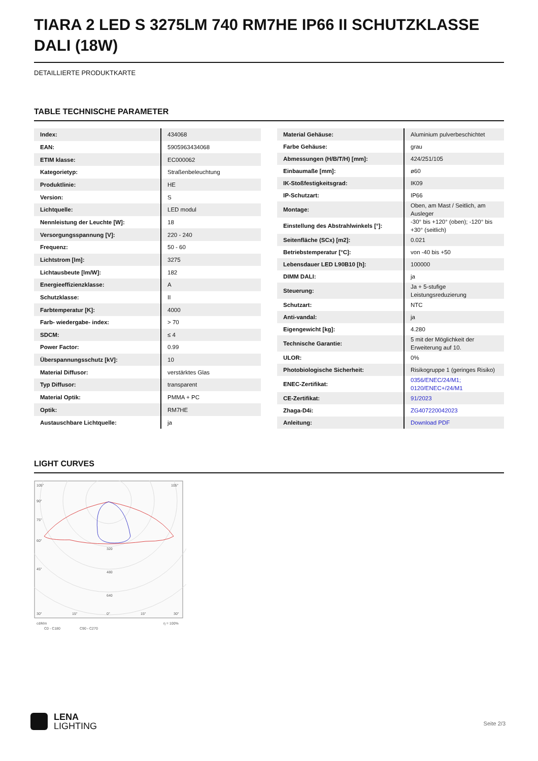TIARA 2 LED S 3275LM 740 RM7HE IP66 II SCHUTZKLASSE DALI (18W)
DETAILLIERTE PRODUKTKARTE
TABLE TECHNISCHE PARAMETER
| Index: | 434068 |
| EAN: | 5905963434068 |
| ETIM klasse: | EC000062 |
| Kategorietyp: | Straßenbeleuchtung |
| Produktlinie: | HE |
| Version: | S |
| Lichtquelle: | LED modul |
| Nennleistung der Leuchte [W]: | 18 |
| Versorgungsspannung [V]: | 220 - 240 |
| Frequenz: | 50 - 60 |
| Lichtstrom [lm]: | 3275 |
| Lichtausbeute [lm/W]: | 182 |
| Energieeffizienzklasse: | A |
| Schutzklasse: | II |
| Farbtemperatur [K]: | 4000 |
| Farb- wiedergabe- index: | > 70 |
| SDCM: | ≤ 4 |
| Power Factor: | 0.99 |
| Überspannungsschutz [kV]: | 10 |
| Material Diffusor: | verstärktes Glas |
| Typ Diffusor: | transparent |
| Material Optik: | PMMA + PC |
| Optik: | RM7HE |
| Austauschbare Lichtquelle: | ja |
| Material Gehäuse: | Aluminium pulverbeschichtet |
| Farbe Gehäuse: | grau |
| Abmessungen (H/B/T/H) [mm]: | 424/251/105 |
| Einbaumaße [mm]: | ø60 |
| IK-Stoßfestigkeitsgrad: | IK09 |
| IP-Schutzart: | IP66 |
| Montage: | Oben, am Mast / Seitlich, am Ausleger |
| Einstellung des Abstrahlwinkels [°]: | -30° bis +120° (oben); -120° bis +30° (seitlich) |
| Seitenfläche (SCx) [m2]: | 0.021 |
| Betriebstemperatur [°C]: | von -40 bis +50 |
| Lebensdauer LED L90B10 [h]: | 100000 |
| DIMM DALI: | ja |
| Steuerung: | Ja + 5-stufige Leistungsreduzierung |
| Schutzart: | NTC |
| Anti-vandal: | ja |
| Eigengewicht [kg]: | 4.280 |
| Technische Garantie: | 5 mit der Möglichkeit der Erweiterung auf 10. |
| ULOR: | 0% |
| Photobiologische Sicherheit: | Risikogruppe 1 (geringes Risiko) |
| ENEC-Zertifikat: | 0356/ENEC/24/M1; 0120/ENEC+/24/M1 |
| CE-Zertifikat: | 91/2023 |
| Zhaga-D4i: | ZG407220042023 |
| Anleitung: | Download PDF |
LIGHT CURVES
105°
105°
90°
75°
60°
45°
320
480
640
30°
15°
0°
15°
30°
cd/klm
C0 - C180
C90 - C270
η = 100%
LENA
LIGHTING
Seite 2/3